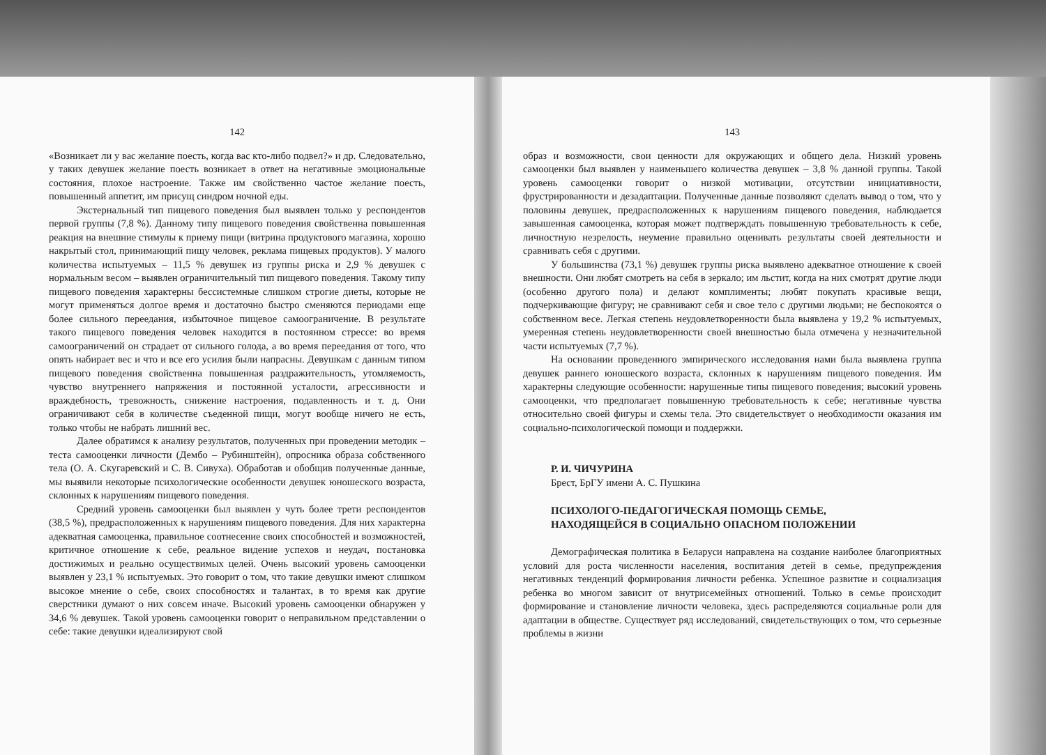142
«Возникает ли у вас желание поесть, когда вас кто-либо подвел?» и др. Следовательно, у таких девушек желание поесть возникает в ответ на негативные эмоциональные состояния, плохое настроение. Также им свойственно частое желание поесть, повышенный аппетит, им присущ синдром ночной еды.
Экстернальный тип пищевого поведения был выявлен только у респондентов первой группы (7,8 %). Данному типу пищевого поведения свойственна повышенная реакция на внешние стимулы к приему пищи (витрина продуктового магазина, хорошо накрытый стол, принимающий пищу человек, реклама пищевых продуктов). У малого количества испытуемых – 11,5 % девушек из группы риска и 2,9 % девушек с нормальным весом – выявлен ограничительный тип пищевого поведения. Такому типу пищевого поведения характерны бессистемные слишком строгие диеты, которые не могут применяться долгое время и достаточно быстро сменяются периодами еще более сильного переедания, избыточное пищевое самоограничение. В результате такого пищевого поведения человек находится в постоянном стрессе: во время самоограничений он страдает от сильного голода, а во время переедания от того, что опять набирает вес и что и все его усилия были напрасны. Девушкам с данным типом пищевого поведения свойственна повышенная раздражительность, утомляемость, чувство внутреннего напряжения и постоянной усталости, агрессивности и враждебность, тревожность, снижение настроения, подавленность и т. д. Они ограничивают себя в количестве съеденной пищи, могут вообще ничего не есть, только чтобы не набрать лишний вес.
Далее обратимся к анализу результатов, полученных при проведении методик – теста самооценки личности (Дембо – Рубинштейн), опросника образа собственного тела (О. А. Скугаревский и С. В. Сивуха). Обработав и обобщив полученные данные, мы выявили некоторые психологические особенности девушек юношеского возраста, склонных к нарушениям пищевого поведения.
Средний уровень самооценки был выявлен у чуть более трети респондентов (38,5 %), предрасположенных к нарушениям пищевого поведения. Для них характерна адекватная самооценка, правильное соотнесение своих способностей и возможностей, критичное отношение к себе, реальное видение успехов и неудач, постановка достижимых и реально осуществимых целей. Очень высокий уровень самооценки выявлен у 23,1 % испытуемых. Это говорит о том, что такие девушки имеют слишком высокое мнение о себе, своих способностях и талантах, в то время как другие сверстники думают о них совсем иначе. Высокий уровень самооценки обнаружен у 34,6 % девушек. Такой уровень самооценки говорит о неправильном представлении о себе: такие девушки идеализируют свой
143
образ и возможности, свои ценности для окружающих и общего дела. Низкий уровень самооценки был выявлен у наименьшего количества девушек – 3,8 % данной группы. Такой уровень самооценки говорит о низкой мотивации, отсутствии инициативности, фрустрированности и дезадаптации. Полученные данные позволяют сделать вывод о том, что у половины девушек, предрасположенных к нарушениям пищевого поведения, наблюдается завышенная самооценка, которая может подтверждать повышенную требовательность к себе, личностную незрелость, неумение правильно оценивать результаты своей деятельности и сравнивать себя с другими.
У большинства (73,1 %) девушек группы риска выявлено адекватное отношение к своей внешности. Они любят смотреть на себя в зеркало; им льстит, когда на них смотрят другие люди (особенно другого пола) и делают комплименты; любят покупать красивые вещи, подчеркивающие фигуру; не сравнивают себя и свое тело с другими людьми; не беспокоятся о собственном весе. Легкая степень неудовлетворенности была выявлена у 19,2 % испытуемых, умеренная степень неудовлетворенности своей внешностью была отмечена у незначительной части испытуемых (7,7 %).
На основании проведенного эмпирического исследования нами была выявлена группа девушек раннего юношеского возраста, склонных к нарушениям пищевого поведения. Им характерны следующие особенности: нарушенные типы пищевого поведения; высокий уровень самооценки, что предполагает повышенную требовательность к себе; негативные чувства относительно своей фигуры и схемы тела. Это свидетельствует о необходимости оказания им социально-психологической помощи и поддержки.
Р. И. ЧИЧУРИНА
Брест, БрГУ имени А. С. Пушкина
ПСИХОЛОГО-ПЕДАГОГИЧЕСКАЯ ПОМОЩЬ СЕМЬЕ,
НАХОДЯЩЕЙСЯ В СОЦИАЛЬНО ОПАСНОМ ПОЛОЖЕНИИ
Демографическая политика в Беларуси направлена на создание наиболее благоприятных условий для роста численности населения, воспитания детей в семье, предупреждения негативных тенденций формирования личности ребенка. Успешное развитие и социализация ребенка во многом зависит от внутрисемейных отношений. Только в семье происходит формирование и становление личности человека, здесь распределяются социальные роли для адаптации в обществе. Существует ряд исследований, свидетельствующих о том, что серьезные проблемы в жизни